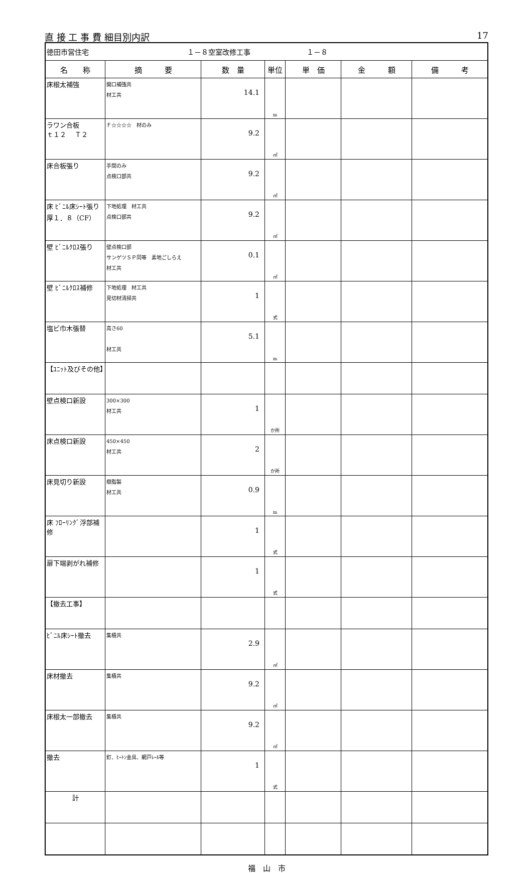直 接 工 事 費 細目別内訳 17
| 徳田市営住宅 １－８空室改修工事 １－８ | | | | | | |
| 名 称 | 摘 要 | 数 量 | 単位 | 単 価 | 金 額 | 備 考 |
| 床根太補強 | 開口補強共 材工共 | 14.1 | m | | | |
| ラワン合板 ｔ１２ Ｔ２ | Ｆ☆☆☆☆ 材のみ | 9.2 | ㎡ | | | |
| 床合板張り | 手間のみ 点検口部共 | 9.2 | ㎡ | | | |
| 床 ﾋﾞﾆﾙ床ｼｰﾄ張り 厚１．８（CF） | 下地処理 材工共 点検口部共 | 9.2 | ㎡ | | | |
| 壁 ﾋﾞﾆﾙｸﾛｽ張り | 壁点検口部 サンゲツＳＰ同等 素地ごしらえ 材工共 | 0.1 | ㎡ | | | |
| 壁 ﾋﾞﾆﾙｸﾛｽ補修 | 下地処理 材工共 見切材清掃共 | 1 | 式 | | | |
| 塩ビ巾木張替 | 高さ60 材工共 | 5.1 | m | | | |
| 【ﾕﾆｯﾄ及びその他】 | | | | | | |
| 壁点検口新設 | 300×300 材工共 | 1 | か所 | | | |
| 床点検口新設 | 450×450 材工共 | 2 | か所 | | | |
| 床見切り新設 | 樹脂製 材工共 | 0.9 | m | | | |
| 床 ﾌﾛｰﾘﾝｸﾞ浮部補修 | | 1 | 式 | | | |
| 扉下端剥がれ補修 | | 1 | 式 | | | |
| 【撤去工事】 | | | | | | |
| ﾋﾞﾆﾙ床ｼｰﾄ撤去 | 集積共 | 2.9 | ㎡ | | | |
| 床材撤去 | 集積共 | 9.2 | ㎡ | | | |
| 床根太一部撤去 | 集積共 | 9.2 | ㎡ | | | |
| 撤去 | 釘、ﾋｰﾄﾝ金具、網戸ﾚｰﾙ等 | 1 | 式 | | | |
| 計 | | | | | | |
福　山　市